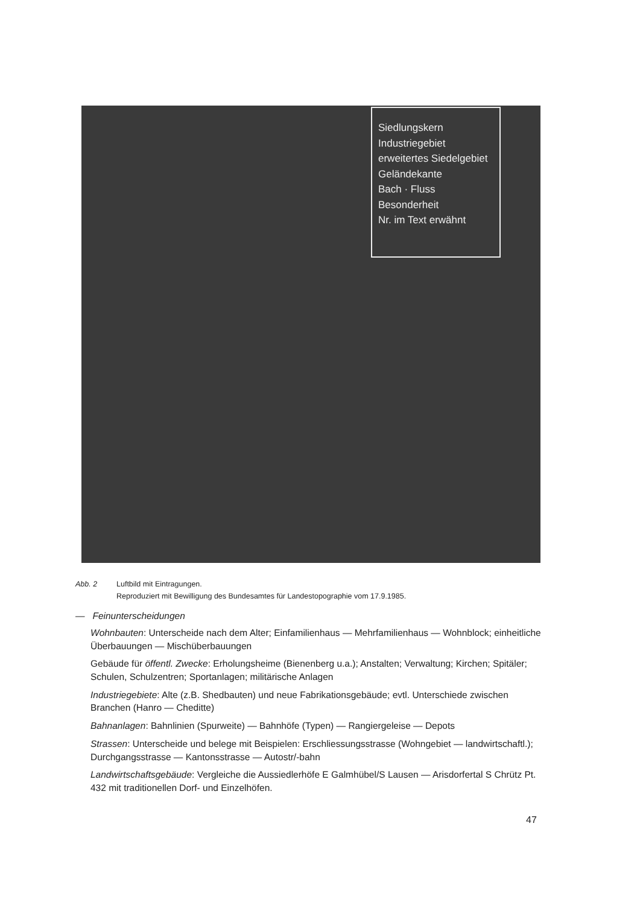Siedlungskern
Industriegebiet
erweitertes Siedelgebiet
Geländekante
Bach · Fluss
Besonderheit
Nr. im Text erwähnt
Abb. 2 Luftbild mit Eintragungen.
Reproduziert mit Bewilligung des Bundesamtes für Landestopographie vom 17.9.1985.
— Feinunterscheidungen
Wohnbauten: Unterscheide nach dem Alter; Einfamilienhaus — Mehrfamilienhaus — Wohnblock; einheitliche Überbauungen — Mischüberbauungen
Gebäude für öffentl. Zwecke: Erholungsheime (Bienenberg u.a.); Anstalten; Verwaltung; Kirchen; Spitäler; Schulen, Schulzentren; Sportanlagen; militärische Anlagen
Industriegebiete: Alte (z.B. Shedbauten) und neue Fabrikationsgebäude; evtl. Unterschiede zwischen Branchen (Hanro — Cheditte)
Bahnanlagen: Bahnlinien (Spurweite) — Bahnhöfe (Typen) — Rangiergeleise — Depots
Strassen: Unterscheide und belege mit Beispielen: Erschliessungsstrasse (Wohngebiet — landwirtschaftl.); Durchgangsstrasse — Kantonsstrasse — Autostr/-bahn
Landwirtschaftsgebäude: Vergleiche die Aussiedlerhöfe E Galmhübel/S Lausen — Arisdorfertal S Chrütz Pt. 432 mit traditionellen Dorf- und Einzelhöfen.
47